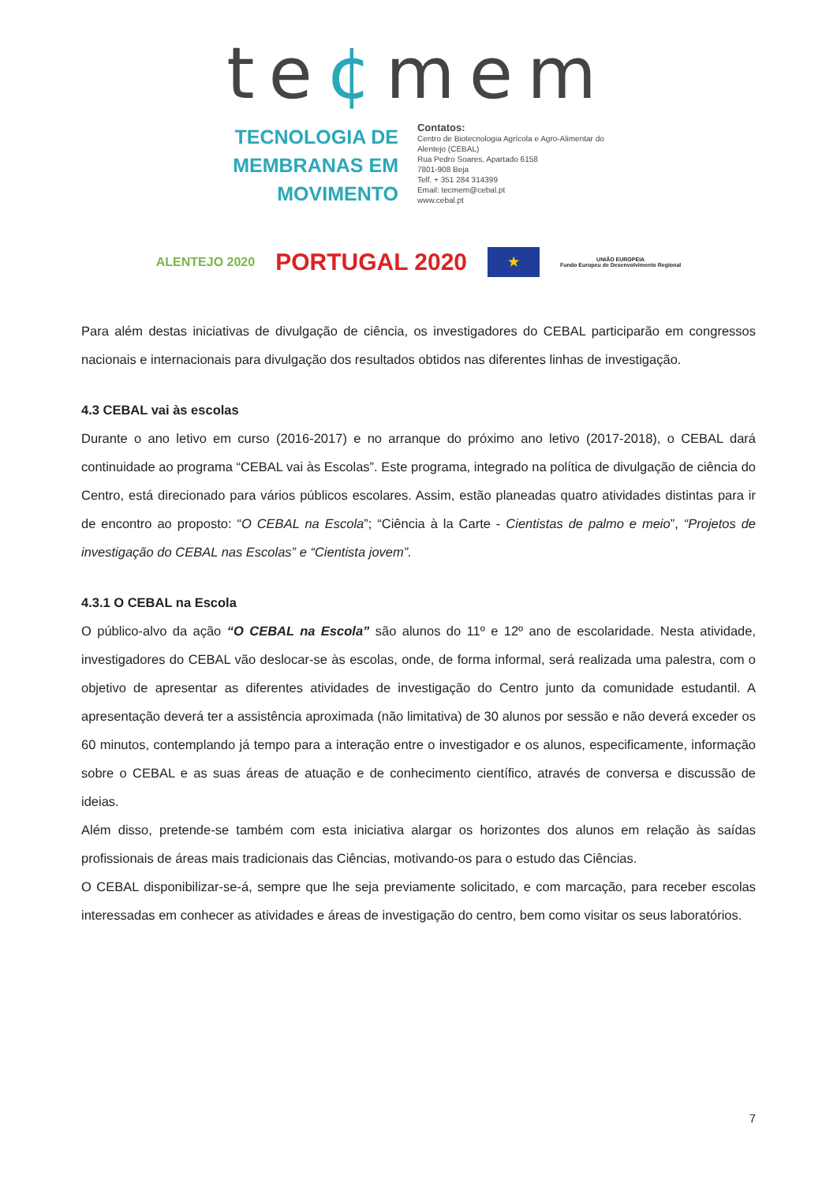te¢mem
TECNOLOGIA DE
MEMBRANAS EM
MOVIMENTO
Contatos:
Centro de Biotecnologia Agrícola e Agro-Alimentar do
Alentejo (CEBAL)
Rua Pedro Soares, Apartado 6158
7801-908 Beja
Telf. + 351 284 314399
Email: tecmem@cebal.pt
www.cebal.pt
ALENTEJO 2020 PORTUGAL 2020
★
UNIÃO EUROPEIA
Fundo Europeu de Desenvolvimento Regional
Para além destas iniciativas de divulgação de ciência, os investigadores do CEBAL participarão em congressos nacionais e internacionais para divulgação dos resultados obtidos nas diferentes linhas de investigação.
4.3 CEBAL vai às escolas
Durante o ano letivo em curso (2016-2017) e no arranque do próximo ano letivo (2017-2018), o CEBAL dará continuidade ao programa “CEBAL vai às Escolas”. Este programa, integrado na política de divulgação de ciência do Centro, está direcionado para vários públicos escolares. Assim, estão planeadas quatro atividades distintas para ir de encontro ao proposto: “O CEBAL na Escola”; “Ciência à la Carte - Cientistas de palmo e meio”, “Projetos de investigação do CEBAL nas Escolas” e “Cientista jovem”.
4.3.1 O CEBAL na Escola
O público-alvo da ação “O CEBAL na Escola” são alunos do 11º e 12º ano de escolaridade. Nesta atividade, investigadores do CEBAL vão deslocar-se às escolas, onde, de forma informal, será realizada uma palestra, com o objetivo de apresentar as diferentes atividades de investigação do Centro junto da comunidade estudantil. A apresentação deverá ter a assistência aproximada (não limitativa) de 30 alunos por sessão e não deverá exceder os 60 minutos, contemplando já tempo para a interação entre o investigador e os alunos, especificamente, informação sobre o CEBAL e as suas áreas de atuação e de conhecimento científico, através de conversa e discussão de ideias.
Além disso, pretende-se também com esta iniciativa alargar os horizontes dos alunos em relação às saídas profissionais de áreas mais tradicionais das Ciências, motivando-os para o estudo das Ciências.
O CEBAL disponibilizar-se-á, sempre que lhe seja previamente solicitado, e com marcação, para receber escolas interessadas em conhecer as atividades e áreas de investigação do centro, bem como visitar os seus laboratórios.
7